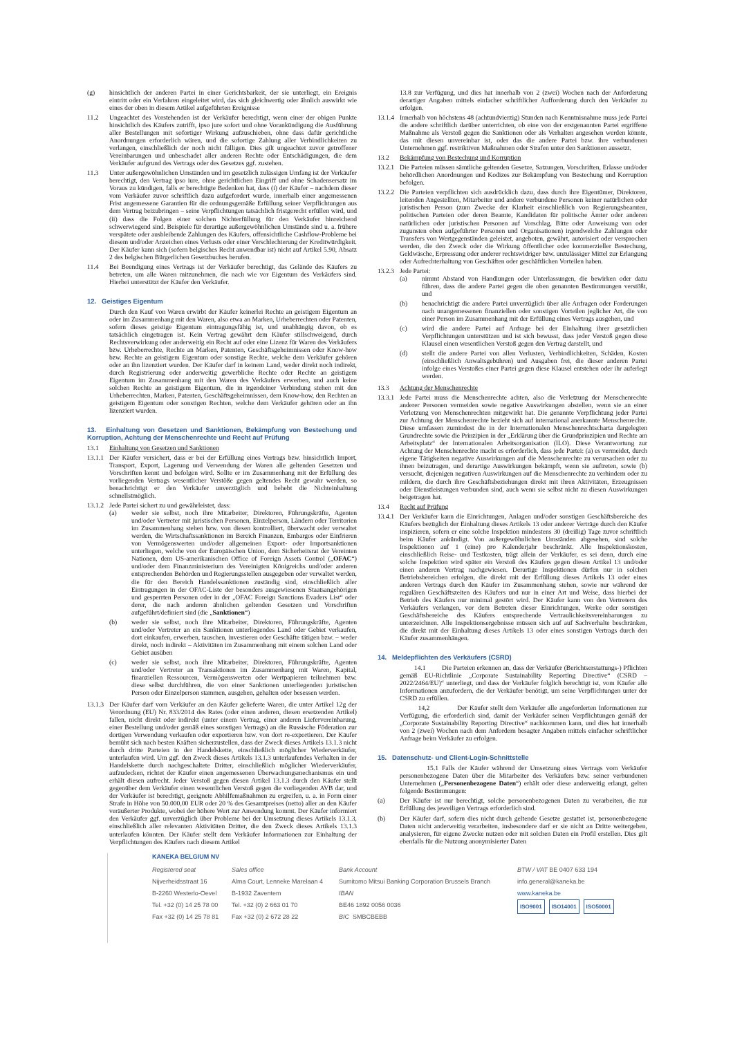(g) hinsichtlich der anderen Partei in einer Gerichtsbarkeit, der sie unterliegt, ein Ereignis eintritt oder ein Verfahren eingeleitet wird, das sich gleichwertig oder ähnlich auswirkt wie eines der oben in diesem Artikel aufgeführten Ereignisse
11.2 Ungeachtet des Vorstehenden ist der Verkäufer berechtigt, wenn einer der obigen Punkte hinsichtlich des Käufers zutrifft, ipso jure sofort und ohne Vorankündigung die Ausführung aller Bestellungen mit sofortiger Wirkung aufzuschieben, ohne dass dafür gerichtliche Anordnungen erforderlich wären, und die sofortige Zahlung aller Verbindlichkeiten zu verlangen, einschließlich der noch nicht fälligen. Dies gilt ungeachtet zuvor getroffener Vereinbarungen und unbeschadet aller anderen Rechte oder Entschädigungen, die dem Verkäufer aufgrund des Vertrags oder des Gesetzes ggf. zustehen.
11.3 Unter außergewöhnlichen Umständen und im gesetzlich zulässigen Umfang ist der Verkäufer berechtigt, den Vertrag ipso iure, ohne gerichtlichen Eingriff und ohne Schadensersatz im Voraus zu kündigen, falls er berechtigte Bedenken hat, dass (i) der Käufer – nachdem dieser vom Verkäufer zuvor schriftlich dazu aufgefordert wurde, innerhalb einer angemessenen Frist angemessene Garantien für die ordnungsgemäße Erfüllung seiner Verpflichtungen aus dem Vertrag beizubringen – seine Verpflichtungen tatsächlich fristgerecht erfüllen wird, und (ii) dass die Folgen einer solchen Nichterfüllung für den Verkäufer hinreichend schwerwiegend sind. Beispiele für derartige außergewöhnlichen Umstände sind u. a. frühere verspätete oder ausbleibende Zahlungen des Käufers, offensichtliche Cashflow-Probleme bei diesem und/oder Anzeichen eines Verlusts oder einer Verschlechterung der Kreditwürdigkeit. Der Käufer kann sich (sofern belgisches Recht anwendbar ist) nicht auf Artikel 5.90, Absatz 2 des belgischen Bürgerlichen Gesetzbuches berufen.
11.4 Bei Beendigung eines Vertrags ist der Verkäufer berechtigt, das Gelände des Käufers zu betreten, um alle Waren mitzunehmen, die nach wie vor Eigentum des Verkäufers sind. Hierbei unterstützt der Käufer den Verkäufer.
12. Geistiges Eigentum
Durch den Kauf von Waren erwirbt der Käufer keinerlei Rechte an geistigem Eigentum an oder im Zusammenhang mit den Waren, also etwa an Marken, Urheberrechten oder Patenten, sofern dieses geistige Eigentum eintragungsfähig ist, und unabhängig davon, ob es tatsächlich eingetragen ist. Kein Vertrag gewährt dem Käufer stillschweigend, durch Rechtsverwirkung oder anderweitig ein Recht auf oder eine Lizenz für Waren des Verkäufers bzw. Urheberrechte, Rechte an Marken, Patenten, Geschäftsgeheimnissen oder Know-how bzw. Rechte an geistigem Eigentum oder sonstige Rechte, welche dem Verkäufer gehören oder an ihn lizenziert wurden. Der Käufer darf in keinem Land, weder direkt noch indirekt, durch Registrierung oder anderweitig gewerbliche Rechte oder Rechte an geistigem Eigentum im Zusammenhang mit den Waren des Verkäufers erwerben, und auch keine solchen Rechte an geistigem Eigentum, die in irgendeiner Verbindung stehen mit den Urheberrechten, Marken, Patenten, Geschäftsgeheimnissen, dem Know-how, den Rechten an geistigem Eigentum oder sonstigen Rechten, welche dem Verkäufer gehören oder an ihn lizenziert wurden.
13. Einhaltung von Gesetzen und Sanktionen, Bekämpfung von Bestechung und Korruption, Achtung der Menschenrechte und Recht auf Prüfung
13.1 Einhaltung von Gesetzen und Sanktionen
13.1.1 Der Käufer versichert, dass er bei der Erfüllung eines Vertrags bzw. hinsichtlich Import, Transport, Export, Lagerung und Verwendung der Waren alle geltenden Gesetzen und Vorschriften kennt und befolgen wird. Sollte er im Zusammenhang mit der Erfüllung des vorliegenden Vertrags wesentlicher Verstöße gegen geltendes Recht gewahr werden, so benachrichtigt er den Verkäufer unverzüglich und behebt die Nichteinhaltung schnellstmöglich.
13.1.2 Jede Partei sichert zu und gewährleistet, dass:
(a) weder sie selbst, noch ihre Mitarbeiter, Direktoren, Führungskräfte, Agenten und/oder Vertreter mit juristischen Personen, Einzelperson, Ländern oder Territorien im Zusammenhang stehen bzw. von diesen kontrolliert, überwacht oder verwaltet werden, die Wirtschaftssanktionen im Bereich Finanzen, Embargos oder Einfrieren von Vermögenswerten und/oder allgemeinen Export- oder Importsanktionen unterliegen, welche von der Europäischen Union, dem Sicherheitsrat der Vereinten Nationen, dem US-amerikanischen Office of Foreign Assets Control („OFAC“) und/oder dem Finanzministerium des Vereinigten Königreichs und/oder anderen entsprechenden Behörden und Regierungsstellen ausgegeben oder verwaltet werden, die für den Bereich Handelssanktionen zuständig sind, einschließlich aller Eintragungen in der OFAC-Liste der besonders ausgewiesenen Staatsangehörigen und gesperrten Personen oder in der „OFAC Foreign Sanctions Evaders List“ oder derer, die nach anderen ähnlichen geltenden Gesetzen und Vorschriften aufgeführt/definiert sind (die „Sanktionen“)
(b) weder sie selbst, noch ihre Mitarbeiter, Direktoren, Führungskräfte, Agenten und/oder Vertreter an ein Sanktionen unterliegendes Land oder Gebiet verkaufen, dort einkaufen, erwerben, tauschen, investieren oder Geschäfte tätigen bzw. – weder direkt, noch indirekt – Aktivitäten im Zusammenhang mit einem solchen Land oder Gebiet ausüben
(c) weder sie selbst, noch ihre Mitarbeiter, Direktoren, Führungskräfte, Agenten und/oder Vertreter an Transaktionen im Zusammenhang mit Waren, Kapital, finanziellen Ressourcen, Vermögenswerten oder Wertpapieren teilnehmen bzw. diese selbst durchführen, die von einer Sanktionen unterliegenden juristischen Person oder Einzelperson stammen, ausgehen, gehalten oder besessen werden.
13.1.3 Der Käufer darf vom Verkäufer an den Käufer gelieferte Waren, die unter Artikel 12g der Verordnung (EU) Nr. 833/2014 des Rates (oder einen anderen, diesen ersetzenden Artikel) fallen, nicht direkt oder indirekt (unter einem Vertrag, einer anderen Liefervereinbarung, einer Bestellung und/oder gemäß eines sonstigen Vertrags) an die Russische Föderation zur dortigen Verwendung verkaufen oder exportieren bzw. von dort re-exportieren. Der Käufer bemüht sich nach besten Kräften sicherzustellen, dass der Zweck dieses Artikels 13.1.3 nicht durch dritte Parteien in der Handelskette, einschließlich möglicher Wiederverkäufer, unterlaufen wird. Um ggf. den Zweck dieses Artikels 13.1.3 unterlaufendes Verhalten in der Handelskette durch nachgeschaltete Dritter, einschließlich möglicher Wiederverkäufer, aufzudecken, richtet der Käufer einen angemessenen Überwachungsmechanismus ein und erhält diesen aufrecht. Jeder Verstoß gegen diesen Artikel 13.1.3 durch den Käufer stellt gegenüber dem Verkäufer einen wesentlichen Verstoß gegen die vorliegenden AVB dar, und der Verkäufer ist berechtigt, geeignete Abhilfemaßnahmen zu ergreifen, u. a. in Form einer Strafe in Höhe von 50.000,00 EUR oder 20 % des Gesamtpreises (netto) aller an den Käufer veräußerter Produkte, wobei der höhere Wert zur Anwendung kommt. Der Käufer informiert den Verkäufer ggf. unverzüglich über Probleme bei der Umsetzung dieses Artikels 13.1.3, einschließlich aller relevanten Aktivitäten Dritter, die den Zweck dieses Artikels 13.1.3 unterlaufen könnten. Der Käufer stellt dem Verkäufer Informationen zur Einhaltung der Verpflichtungen des Käufers nach diesem Artikel
13.8 zur Verfügung, und dies hat innerhalb von 2 (zwei) Wochen nach der Anforderung derartiger Angaben mittels einfacher schriftlicher Aufforderung durch den Verkäufer zu erfolgen.
13.1.4 Innerhalb von höchstens 48 (achtundvierzig) Stunden nach Kenntnisnahme muss jede Partei die andere schriftlich darüber unterrichten, ob eine von der erstgenannten Partei ergriffene Maßnahme als Verstoß gegen die Sanktionen oder als Verhalten angesehen werden könnte, das mit diesen unvereinbar ist, oder das die andere Partei bzw. ihre verbundenen Unternehmen ggf. restriktiven Maßnahmen oder Strafen unter den Sanktionen aussetzt.
13.2 Bekämpfung von Bestechung und Korruption
13.2.1 Die Parteien müssen sämtliche geltenden Gesetze, Satzungen, Vorschriften, Erlasse und/oder behördlichen Anordnungen und Kodizes zur Bekämpfung von Bestechung und Korruption befolgen.
13.2.2 Die Parteien verpflichten sich ausdrücklich dazu, dass durch ihre Eigentümer, Direktoren, leitenden Angestellten, Mitarbeiter und andere verbundene Personen keiner natürlichen oder juristischen Person (zum Zwecke der Klarheit einschließlich von Regierungsbeamten, politischen Parteien oder deren Beamte, Kandidaten für politische Ämter oder anderen natürlichen oder juristischen Personen auf Vorschlag, Bitte oder Anweisung von oder zugunsten oben aufgeführter Personen und Organisationen) irgendwelche Zahlungen oder Transfers von Wertgegenständen geleistet, angeboten, gewährt, autorisiert oder versprochen werden, die den Zweck oder die Wirkung öffentlicher oder kommerzieller Bestechung, Geldwäsche, Erpressung oder anderer rechtswidriger bzw. unzulässiger Mittel zur Erlangung oder Aufrechterhaltung von Geschäften oder geschäftlichen Vorteilen haben.
13.2.3 Jede Partei:
(a) nimmt Abstand von Handlungen oder Unterlassungen, die bewirken oder dazu führen, dass die andere Partei gegen die oben genannten Bestimmungen verstößt, und
(b) benachrichtigt die andere Partei unverzüglich über alle Anfragen oder Forderungen nach unangemessenen finanziellen oder sonstigen Vorteilen jeglicher Art, die von einer Person im Zusammenhang mit der Erfüllung eines Vertrags ausgehen, und
(c) wird die andere Partei auf Anfrage bei der Einhaltung ihrer gesetzlichen Verpflichtungen unterstützen und ist sich bewusst, dass jeder Verstoß gegen diese Klausel einen wesentlichen Verstoß gegen den Vertrag darstellt, und
(d) stellt die andere Partei von allen Verlusten, Verbindlichkeiten, Schäden, Kosten (einschließlich Anwaltsgebühren) und Ausgaben frei, die dieser anderen Partei infolge eines Verstoßes einer Partei gegen diese Klausel entstehen oder ihr auferlegt werden.
13.3 Achtung der Menschenrechte
13.3.1 Jede Partei muss die Menschenrechte achten, also die Verletzung der Menschenrechte anderer Personen vermeiden sowie negative Auswirkungen abstellen, wenn sie an einer Verletzung von Menschenrechten mitgewirkt hat. Die genannte Verpflichtung jeder Partei zur Achtung der Menschenrechte bezieht sich auf international anerkannte Menschenrechte. Diese umfassen zumindest die in der Internationalen Menschenrechtscharta dargelegten Grundrechte sowie die Prinzipien in der „Erklärung über die Grundprinzipien und Rechte am Arbeitsplatz“ der Internationalen Arbeitsorganisation (ILO). Diese Verantwortung zur Achtung der Menschenrechte macht es erforderlich, dass jede Partei: (a) es vermeidet, durch eigene Tätigkeiten negative Auswirkungen auf die Menschenrechte zu verursachen oder zu ihnen beizutragen, und derartige Auswirkungen bekämpft, wenn sie auftreten, sowie (b) versucht, diejenigen negativen Auswirkungen auf die Menschenrechte zu verhindern oder zu mildern, die durch ihre Geschäftsbeziehungen direkt mit ihren Aktivitäten, Erzeugnissen oder Dienstleistungen verbunden sind, auch wenn sie selbst nicht zu diesen Auswirkungen beigetragen hat.
13.4 Recht auf Prüfung
13.4.1 Der Verkäufer kann die Einrichtungen, Anlagen und/oder sonstigen Geschäftsbereiche des Käufers bezüglich der Einhaltung dieses Artikels 13 oder anderer Verträge durch den Käufer inspizieren, sofern er eine solche Inspektion mindestens 30 (dreißig) Tage zuvor schriftlich beim Käufer ankündigt. Von außergewöhnlichen Umständen abgesehen, sind solche Inspektionen auf 1 (eine) pro Kalenderjahr beschränkt. Alle Inspektionskosten, einschließlich Reise- und Testkosten, trägt allein der Verkäufer, es sei denn, durch eine solche Inspektion wird später ein Verstoß des Käufers gegen diesen Artikel 13 und/oder einen anderen Vertrag nachgewiesen. Derartige Inspektionen dürfen nur in solchen Betriebsbereichen erfolgen, die direkt mit der Erfüllung dieses Artikels 13 oder eines anderen Vertrags durch den Käufer im Zusammenhang stehen, sowie nur während der regulären Geschäftszeiten des Käufers und nur in einer Art und Weise, dass hierbei der Betrieb des Käufers nur minimal gestört wird. Der Käufer kann von den Vertretern des Verkäufers verlangen, vor dem Betreten dieser Einrichtungen, Werke oder sonstigen Geschäftsbereiche des Käufers entsprechende Vertraulichkeitsvereinbarungen zu unterzeichnen. Alle Inspektionsergebnisse müssen sich auf auf Sachverhalte beschränken, die direkt mit der Einhaltung dieses Artikels 13 oder eines sonstigen Vertrags durch den Käufer zusammenhängen.
14. Meldepflichten des Verkäufers (CSRD)
14.1 Die Parteien erkennen an, dass der Verkäufer (Berichtserstattungs-) Pflichten gemäß EU-Richtlinie „Corporate Sustainability Reporting Directive“ (CSRD – 2022/2464/EU)“ unterliegt, und dass der Verkäufer folglich berechtigt ist, vom Käufer alle Informationen anzufordern, die der Verkäufer benötigt, um seine Verpflichtungen unter der CSRD zu erfüllen.
14,2 Der Käufer stellt dem Verkäufer alle angeforderten Informationen zur Verfügung, die erforderlich sind, damit der Verkäufer seinen Verpflichtungen gemäß der „Corporate Sustainability Reporting Directive“ nachkommen kann, und dies hat innerhalb von 2 (zwei) Wochen nach dem Anfordern besagter Angaben mittels einfacher schriftlicher Anfrage beim Verkäufer zu erfolgen.
15. Datenschutz- und Client-Login-Schnittstelle
15.1 Falls der Käufer während der Umsetzung eines Vertrags vom Verkäufer personenbezogene Daten über die Mitarbeiter des Verkäufers bzw. seiner verbundenen Unternehmen („Personenbezogene Daten“) erhält oder diese anderweitig erlangt, gelten folgende Bestimmungen:
(a) Der Käufer ist nur berechtigt, solche personenbezogenen Daten zu verarbeiten, die zur Erfüllung des jeweiligen Vertrags erforderlich sind.
(b) Der Käufer darf, sofern dies nicht durch geltende Gesetze gestattet ist, personenbezogene Daten nicht anderweitig verarbeiten, insbesondere darf er sie nicht an Dritte weitergeben, analysieren, für eigene Zwecke nutzen oder mit solchen Daten ein Profil erstellen. Dies gilt ebenfalls für die Nutzung anonymisierter Daten
KANEKA BELGIUM NV
Registered seat
Nijverheidsstraat 16
B-2260 Westerlo-Oevel
Tel. +32 (0) 14 25 78 00
Fax +32 (0) 14 25 78 81
Sales office
Alma Court, Lenneke Marelaan 4
B-1932 Zaventem
Tel. +32 (0) 2 663 01 70
Fax +32 (0) 2 672 28 22
Bank Account
Sumitomo Mitsui Banking Corporation Brussels Branch
IBAN
BE46 1892 0056 0036
BIC SMBCBEBB
BTW / VAT BE 0407 633 194
info.general@kaneka.be
www.kaneka.be
ISO9001 ISO14001 ISO50001